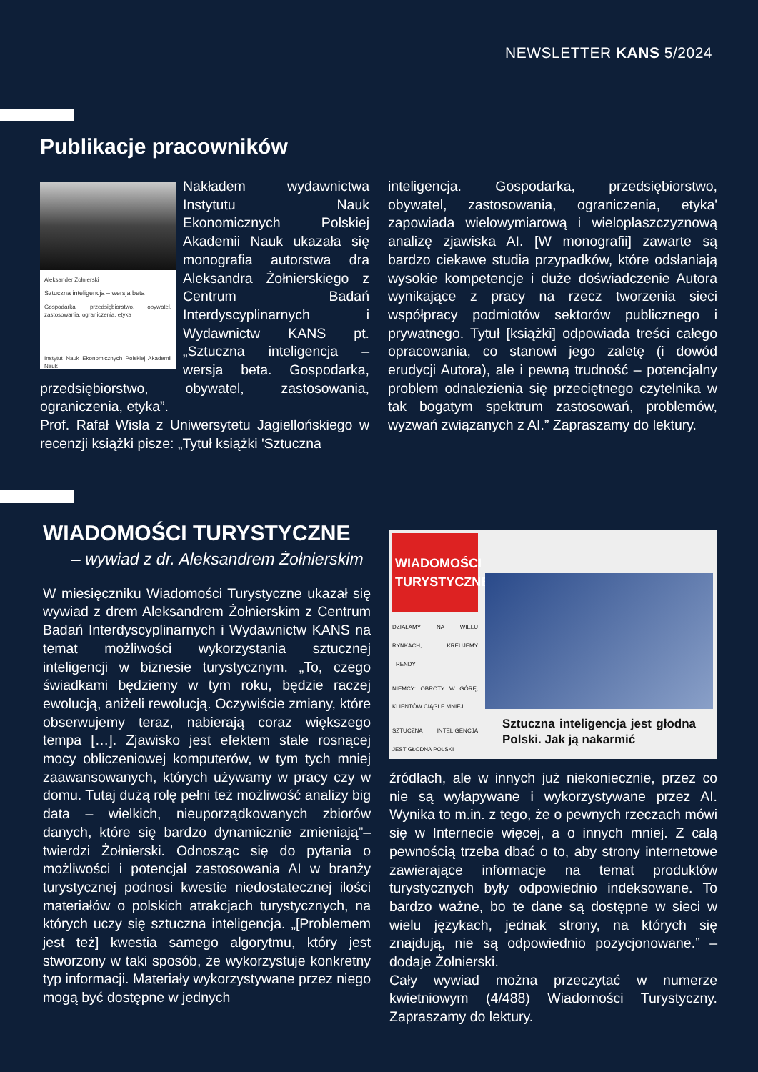NEWSLETTER KANS 5/2024
Publikacje pracowników
Aleksander Żołnierski
Sztuczna inteligencja – wersja beta
Gospodarka, przedsiębiorstwo, obywatel, zastosowania, ograniczenia, etyka
Instytut Nauk Ekonomicznych Polskiej Akademii Nauk
Nakładem wydawnictwa Instytutu Nauk Ekonomicznych Polskiej Akademii Nauk ukazała się monografia autorstwa dra Aleksandra Żołnierskiego z Centrum Badań Interdyscyplinarnych i Wydawnictw KANS pt. „Sztuczna inteligencja – wersja beta. Gospodarka, przedsiębiorstwo, obywatel, zastosowania, ograniczenia, etyka”.
Prof. Rafał Wisła z Uniwersytetu Jagiellońskiego w recenzji książki pisze: „Tytuł książki 'Sztuczna
inteligencja. Gospodarka, przedsiębiorstwo, obywatel, zastosowania, ograniczenia, etyka' zapowiada wielowymiarową i wielopłaszczyznową analizę zjawiska AI. [W monografii] zawarte są bardzo ciekawe studia przypadków, które odsłaniają wysokie kompetencje i duże doświadczenie Autora wynikające z pracy na rzecz tworzenia sieci współpracy podmiotów sektorów publicznego i prywatnego. Tytuł [książki] odpowiada treści całego opracowania, co stanowi jego zaletę (i dowód erudycji Autora), ale i pewną trudność – potencjalny problem odnalezienia się przeciętnego czytelnika w tak bogatym spektrum zastosowań, problemów, wyzwań związanych z AI.” Zapraszamy do lektury.
WIADOMOŚCI TURYSTYCZNE
– wywiad z dr. Aleksandrem Żołnierskim
W miesięczniku Wiadomości Turystyczne ukazał się wywiad z drem Aleksandrem Żołnierskim z Centrum Badań Interdyscyplinarnych i Wydawnictw KANS na temat możliwości wykorzystania sztucznej inteligencji w biznesie turystycznym. „To, czego świadkami będziemy w tym roku, będzie raczej ewolucją, aniżeli rewolucją. Oczywiście zmiany, które obserwujemy teraz, nabierają coraz większego tempa […]. Zjawisko jest efektem stale rosnącej mocy obliczeniowej komputerów, w tym tych mniej zaawansowanych, których używamy w pracy czy w domu. Tutaj dużą rolę pełni też możliwość analizy big data – wielkich, nieuporządkowanych zbiorów danych, które się bardzo dynamicznie zmieniają”– twierdzi Żołnierski. Odnosząc się do pytania o możliwości i potencjał zastosowania AI w branży turystycznej podnosi kwestie niedostatecznej ilości materiałów o polskich atrakcjach turystycznych, na których uczy się sztuczna inteligencja. „[Problemem jest też] kwestia samego algorytmu, który jest stworzony w taki sposób, że wykorzystuje konkretny typ informacji. Materiały wykorzystywane przez niego mogą być dostępne w jednych
WIADOMOŚCI TURYSTYCZNE
DZIAŁAMY NA WIELU RYNKACH, KREUJEMY TRENDY
NIEMCY: OBROTY W GÓRĘ, KLIENTÓW CIĄGLE MNIEJ
SZTUCZNA INTELIGENCJA JEST GŁODNA POLSKI
Sztuczna inteligencja jest głodna Polski. Jak ją nakarmić
źródłach, ale w innych już niekoniecznie, przez co nie są wyłapywane i wykorzystywane przez AI. Wynika to m.in. z tego, że o pewnych rzeczach mówi się w Internecie więcej, a o innych mniej. Z całą pewnością trzeba dbać o to, aby strony internetowe zawierające informacje na temat produktów turystycznych były odpowiednio indeksowane. To bardzo ważne, bo te dane są dostępne w sieci w wielu językach, jednak strony, na których się znajdują, nie są odpowiednio pozycjonowane.” – dodaje Żołnierski.
Cały wywiad można przeczytać w numerze kwietniowym (4/488) Wiadomości Turystyczny. Zapraszamy do lektury.